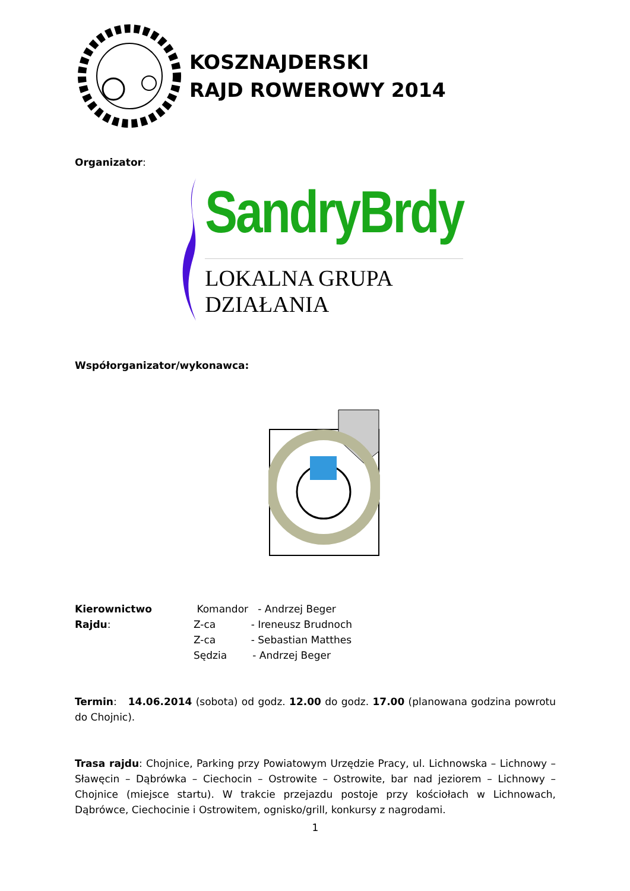KOSZNAJDERSKI
RAJD ROWEROWY 2014
Organizator:
SandryBrdy
LOKALNA GRUPA DZIAŁANIA
Współorganizator/wykonawca:
Kierownictwo Rajdu:
Komandor - Andrzej Beger
Z-ca - Ireneusz Brudnoch
Z-ca - Sebastian Matthes
Sędzia - Andrzej Beger
Termin: 14.06.2014 (sobota) od godz. 12.00 do godz. 17.00 (planowana godzina powrotu do Chojnic).
Trasa rajdu: Chojnice, Parking przy Powiatowym Urzędzie Pracy, ul. Lichnowska – Lichnowy – Sławęcin – Dąbrówka – Ciechocin – Ostrowite – Ostrowite, bar nad jeziorem – Lichnowy – Chojnice (miejsce startu). W trakcie przejazdu postoje przy kościołach w Lichnowach, Dąbrówce, Ciechocinie i Ostrowitem, ognisko/grill, konkursy z nagrodami.
1